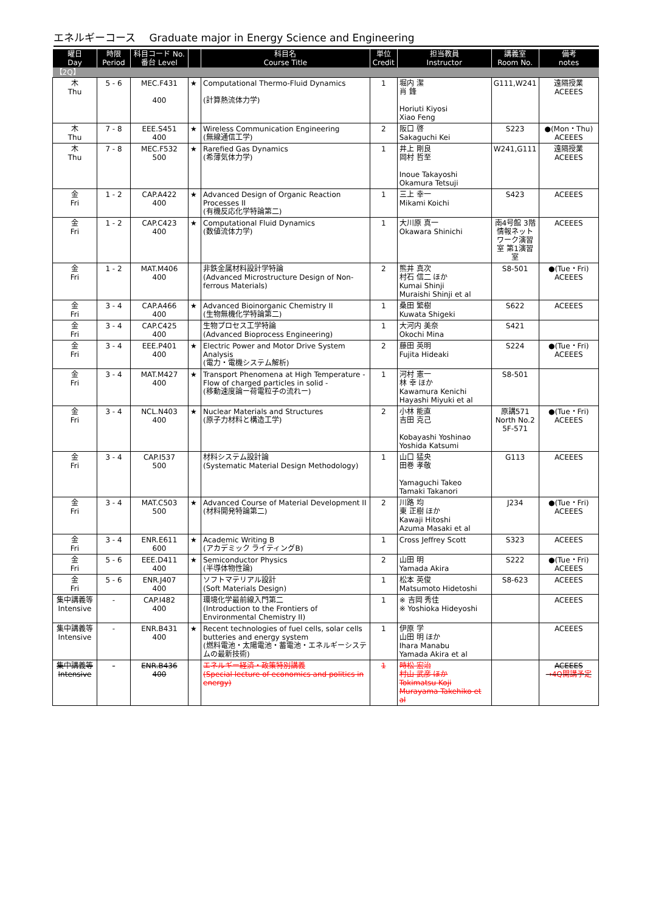エネルギーコース　 Graduate major in Energy Science and Engineering
| 曜日 Day | 時限 Period | 科目コード No. 番台 Level | | 科目名 Course Title | 単位 Credit | 担当教員 Instructor | 講義室 Room No. | 備考 notes |
| --- | --- | --- | --- | --- | --- | --- | --- | --- |
| 【2Q】 | | | | | | | | |
| 木 Thu | 5 - 6 | MEC.F431 400 | ★ | Computational Thermo-Fluid Dynamics (計算熱流体力学) | 1 | 堀内 潔 肖 鋒 Horiuti Kiyosi Xiao Feng | G111,W241 | 遠隔授業 ACEEES |
| 木 Thu | 7 - 8 | EEE.S451 400 | ★ | Wireless Communication Engineering (無線通信工学) | 2 | 阪口 啓 Sakaguchi Kei | S223 | ●(Mon・Thu) ACEEES |
| 木 Thu | 7 - 8 | MEC.F532 500 | ★ | Rarefied Gas Dynamics (希薄気体力学) | 1 | 井上 剛良 岡村 哲至 Inoue Takayoshi Okamura Tetsuji | W241,G111 | 遠隔授業 ACEEES |
| 金 Fri | 1 - 2 | CAP.A422 400 | ★ | Advanced Design of Organic Reaction Processes II (有機反応化学特論第二) | 1 | 三上 幸一 Mikami Koichi | S423 | ACEEES |
| 金 Fri | 1 - 2 | CAP.C423 400 | ★ | Computational Fluid Dynamics (数値流体力学) | 1 | 大川原 真一 Okawara Shinichi | 南4号館 3階 情報ネットワーク演習室 第1演習室 | ACEEES |
| 金 Fri | 1 - 2 | MAT.M406 400 | | 非鉄金属材料設計学特論 (Advanced Microstructure Design of Non-ferrous Materials) | 2 | 熊井 真次 村石 信二 ほか Kumai Shinji Muraishi Shinji et al | S8-501 | ●(Tue・Fri) ACEEES |
| 金 Fri | 3 - 4 | CAP.A466 400 | ★ | Advanced Bioinorganic Chemistry II (生物無機化学特論第二) | 1 | 桑田 繁樹 Kuwata Shigeki | S622 | ACEEES |
| 金 Fri | 3 - 4 | CAP.C425 400 | | 生物プロセス工学特論 (Advanced Bioprocess Engineering) | 1 | 大河内 美奈 Okochi Mina | S421 | |
| 金 Fri | 3 - 4 | EEE.P401 400 | ★ | Electric Power and Motor Drive System Analysis (電力・電機システム解析) | 2 | 藤田 英明 Fujita Hideaki | S224 | ●(Tue・Fri) ACEEES |
| 金 Fri | 3 - 4 | MAT.M427 400 | ★ | Transport Phenomena at High Temperature - Flow of charged particles in solid - (移動速度論ー荷電粒子の流れー) | 1 | 河村 憲一 林 幸 ほか Kawamura Kenichi Hayashi Miyuki et al | S8-501 | |
| 金 Fri | 3 - 4 | NCL.N403 400 | ★ | Nuclear Materials and Structures (原子力材料と構造工学) | 2 | 小林 能直 吉田 克己 Kobayashi Yoshinao Yoshida Katsumi | 原講571 North No.2 5F-571 | ●(Tue・Fri) ACEEES |
| 金 Fri | 3 - 4 | CAP.I537 500 | | 材料システム設計論 (Systematic Material Design Methodology) | 1 | 山口 猛央 田巻 孝敬 Yamaguchi Takeo Tamaki Takanori | G113 | ACEEES |
| 金 Fri | 3 - 4 | MAT.C503 500 | ★ | Advanced Course of Material Development II (材料開発特論第二) | 2 | 川路 均 東 正樹 ほか Kawaji Hitoshi Azuma Masaki et al | J234 | ●(Tue・Fri) ACEEES |
| 金 Fri | 3 - 4 | ENR.E611 600 | ★ | Academic Writing B (アカデミック ライティングB) | 1 | Cross Jeffrey Scott | S323 | ACEEES |
| 金 Fri | 5 - 6 | EEE.D411 400 | ★ | Semiconductor Physics (半導体物性論) | 2 | 山田 明 Yamada Akira | S222 | ●(Tue・Fri) ACEEES |
| 金 Fri | 5 - 6 | ENR.J407 400 | | ソフトマテリアル設計 (Soft Materials Design) | 1 | 松本 英俊 Matsumoto Hidetoshi | S8-623 | ACEEES |
| 集中講義等 Intensive | - | CAP.I482 400 | | 環境化学最前線入門第二 (Introduction to the Frontiers of Environmental Chemistry II) | 1 | ※ 吉岡 秀佳 ※ Yoshioka Hideyoshi | | ACEEES |
| 集中講義等 Intensive | - | ENR.B431 400 | ★ | Recent technologies of fuel cells, solar cells butteries and energy system (燃料電池・太陽電池・蓄電池・エネルギーシステムの最新技術) | 1 | 伊原 学 山田 明 ほか Ihara Manabu Yamada Akira et al | | ACEEES |
| 集中講義等 Intensive | - | ENR.B436 400 | | エネルギー経済・政策特別講義 (Special lecture of economics and politics in energy) | 1 | 時松 宏治 村山 武彦 ほか Tokimatsu Koji Murayama Takehiko et al | | ACEEES →4Q開講予定 |